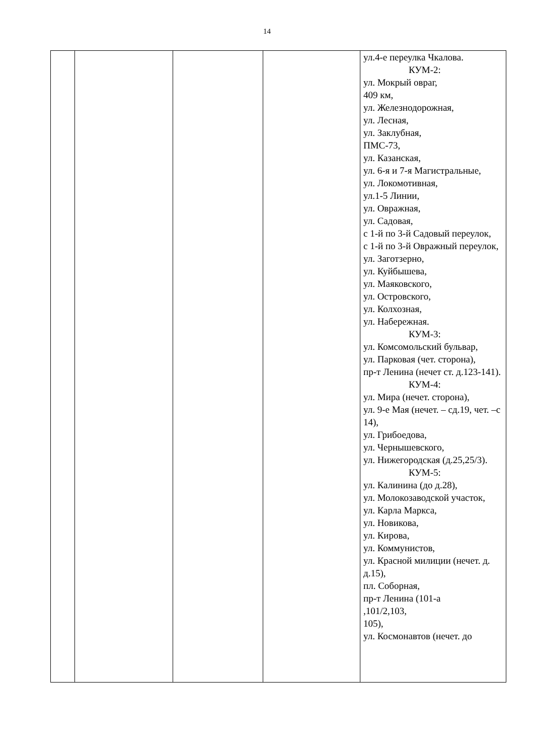14
| | | | | ул.4-е переулка Чкалова. КУМ-2: ул. Мокрый овраг, 409 км, ул. Железнодорожная, ул. Лесная, ул. Заклубная, ПМС-73, ул. Казанская, ул. 6-я и 7-я Магистральные, ул. Локомотивная, ул.1-5 Линии, ул. Овражная, ул. Садовая, с 1-й по 3-й Садовый переулок, с 1-й по 3-й Овражный переулок, ул. Заготзерно, ул. Куйбышева, ул. Маяковского, ул. Островского, ул. Колхозная, ул. Набережная. КУМ-3: ул. Комсомольский бульвар, ул. Парковая (чет. сторона), пр-т Ленина (нечет ст. д.123-141). КУМ-4: ул. Мира (нечет. сторона), ул. 9-е Мая (нечет. – сд.19, чет. –с 14), ул. Грибоедова, ул. Чернышевского, ул. Нижегородская (д.25,25/3). КУМ-5: ул. Калинина (до д.28), ул. Молокозаводской участок, ул. Карла Маркса, ул. Новикова, ул. Кирова, ул. Коммунистов, ул. Красной милиции (нечет. д. д.15), пл. Соборная, пр-т Ленина (101-а ,101/2,103, 105), ул. Космонавтов (нечет. до |